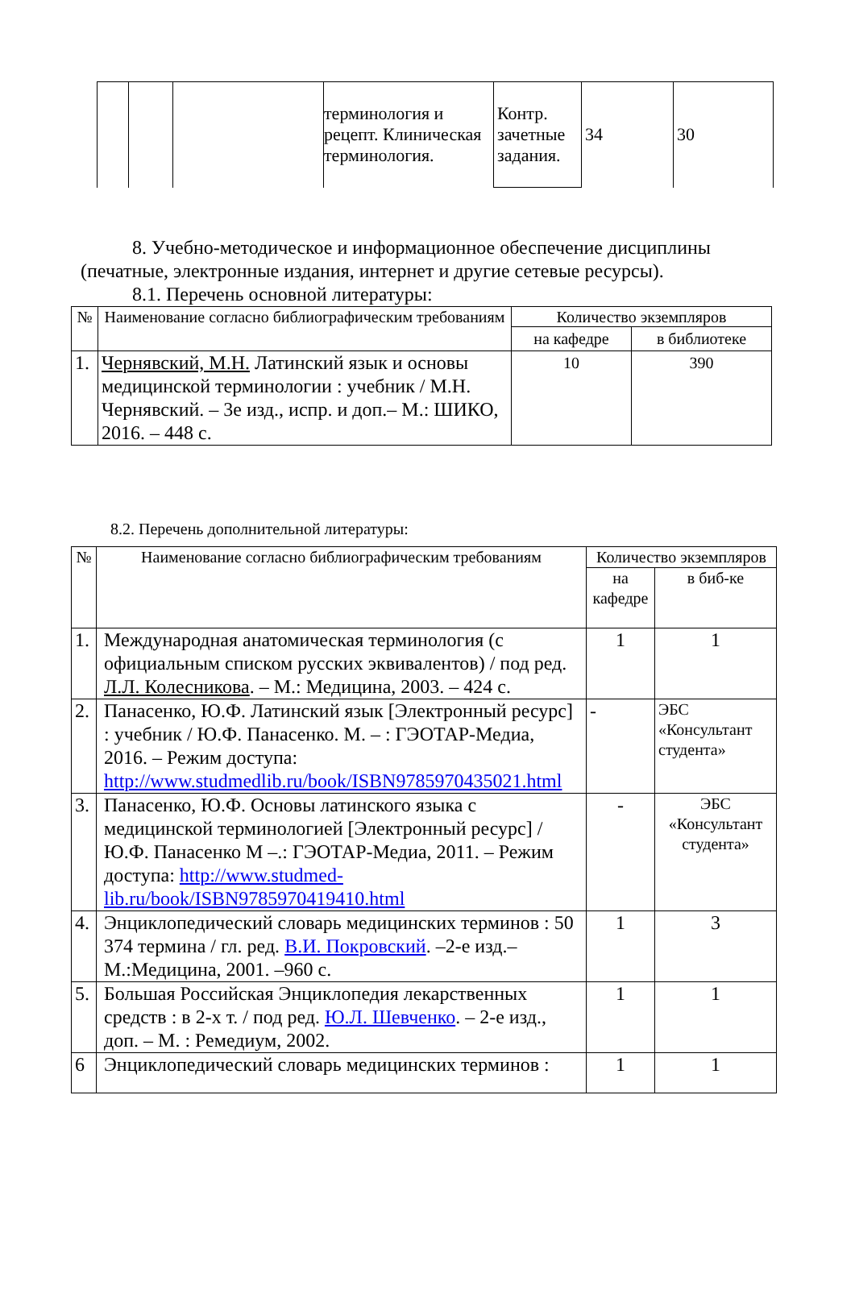| | | | терминология и рецепт. Клиническая терминология. | Контр. зачетные задания. | 34 | 30 |
8. Учебно-методическое и информационное обеспечение дисциплины (печатные, электронные издания, интернет и другие сетевые ресурсы).
8.1. Перечень основной литературы:
| № | Наименование согласно библиографическим требованиям | Количество экземпляров | |
| --- | --- | --- | --- |
| | | на кафедре | в библиотеке |
| 1. | Чернявский, М.Н. Латинский язык и основы медицинской терминологии : учебник / М.Н. Чернявский. – 3е изд., испр. и доп.– М.: ШИКО, 2016. – 448 с. | 10 | 390 |
8.2. Перечень дополнительной литературы:
| № | Наименование согласно библиографическим требованиям | Количество экземпляров | |
| --- | --- | --- | --- |
| | | на кафедре | в биб-ке |
| 1. | Международная анатомическая терминология (с официальным списком русских эквивалентов) / под ред. Л.Л. Колесникова . – М.: Медицина, 2003. – 424 с. | 1 | 1 |
| 2. | Панасенко, Ю.Ф. Латинский язык [Электронный ресурс] : учебник / Ю.Ф. Панасенко. М. – : ГЭОТАР-Медиа, 2016. – Режим доступа: http://www.studmedlib.ru/book/ISBN9785970435021.html | - | ЭБС «Консультант студента» |
| 3. | Панасенко, Ю.Ф. Основы латинского языка с медицинской терминологией [Электронный ресурс] / Ю.Ф. Панасенко М –.: ГЭОТАР-Медиа, 2011. – Режим доступа: http://www.studmed-lib.ru/book/ISBN9785970419410.html | - | ЭБС «Консультант студента» |
| 4. | Энциклопедический словарь медицинских терминов : 50 374 термина / гл. ред. В.И. Покровский . –2-е изд.– М.:Медицина, 2001. –960 с. | 1 | 3 |
| 5. | Большая Российская Энциклопедия лекарственных средств : в 2-х т. / под ред. Ю.Л. Шевченко . – 2-е изд., доп. – М. : Ремедиум, 2002. | 1 | 1 |
| 6 | Энциклопедический словарь медицинских терминов : | 1 | 1 |